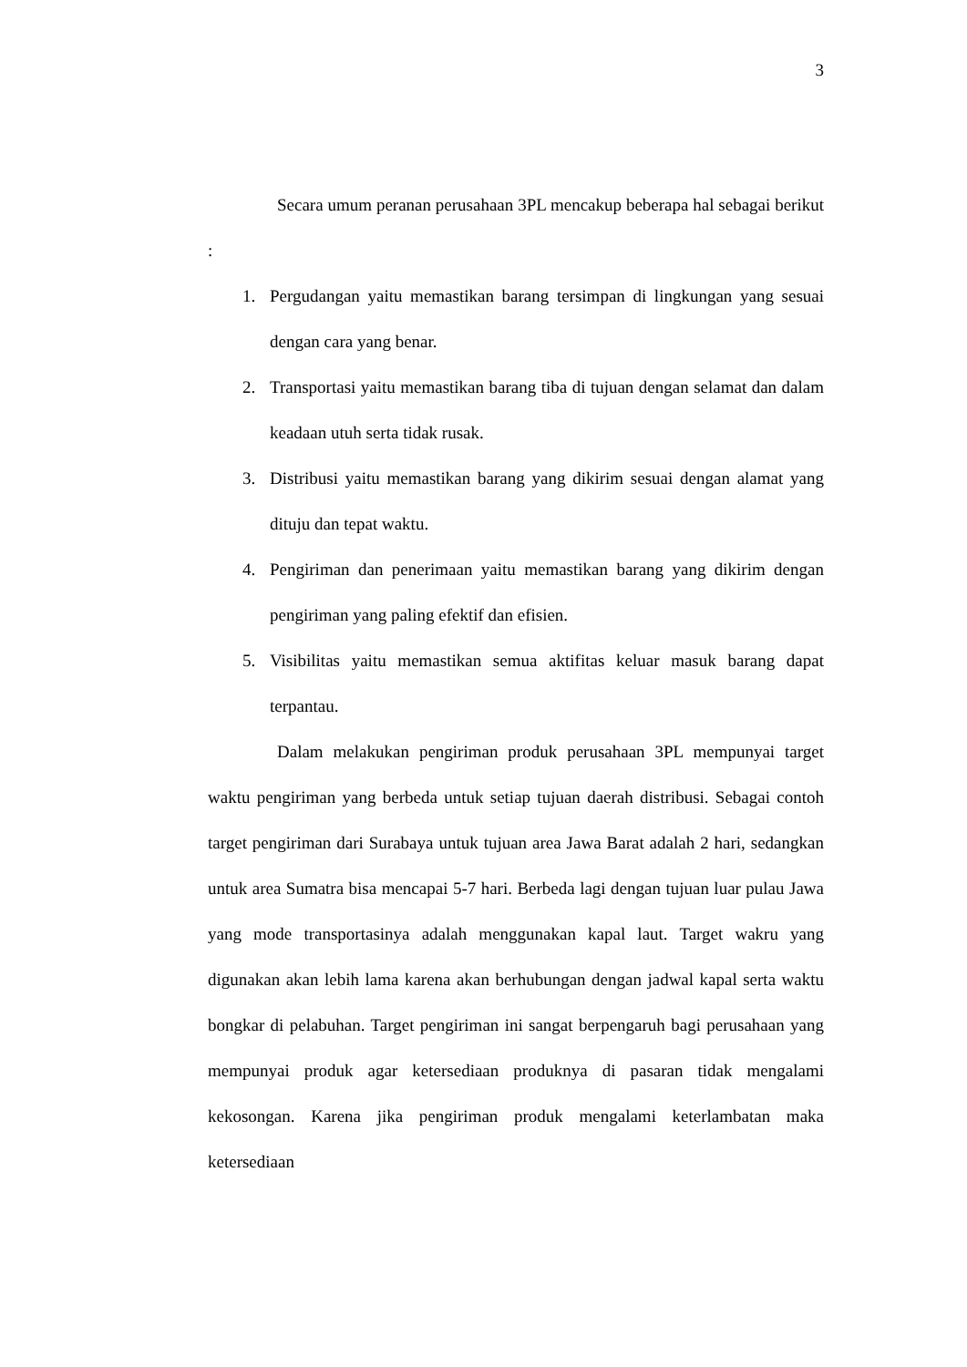3
Secara umum peranan perusahaan 3PL mencakup beberapa hal sebagai berikut :
1. Pergudangan yaitu memastikan barang tersimpan di lingkungan yang sesuai dengan cara yang benar.
2. Transportasi yaitu memastikan barang tiba di tujuan dengan selamat dan dalam keadaan utuh serta tidak rusak.
3. Distribusi yaitu memastikan barang yang dikirim sesuai dengan alamat yang dituju dan tepat waktu.
4. Pengiriman dan penerimaan yaitu memastikan barang yang dikirim dengan pengiriman yang paling efektif dan efisien.
5. Visibilitas yaitu memastikan semua aktifitas keluar masuk barang dapat terpantau.
Dalam melakukan pengiriman produk perusahaan 3PL mempunyai target waktu pengiriman yang berbeda untuk setiap tujuan daerah distribusi. Sebagai contoh target pengiriman dari Surabaya untuk tujuan area Jawa Barat adalah 2 hari, sedangkan untuk area Sumatra bisa mencapai 5-7 hari. Berbeda lagi dengan tujuan luar pulau Jawa yang mode transportasinya adalah menggunakan kapal laut. Target wakru yang digunakan akan lebih lama karena akan berhubungan dengan jadwal kapal serta waktu bongkar di pelabuhan. Target pengiriman ini sangat berpengaruh bagi perusahaan yang mempunyai produk agar ketersediaan produknya di pasaran tidak mengalami kekosongan. Karena jika pengiriman produk mengalami keterlambatan maka ketersediaan